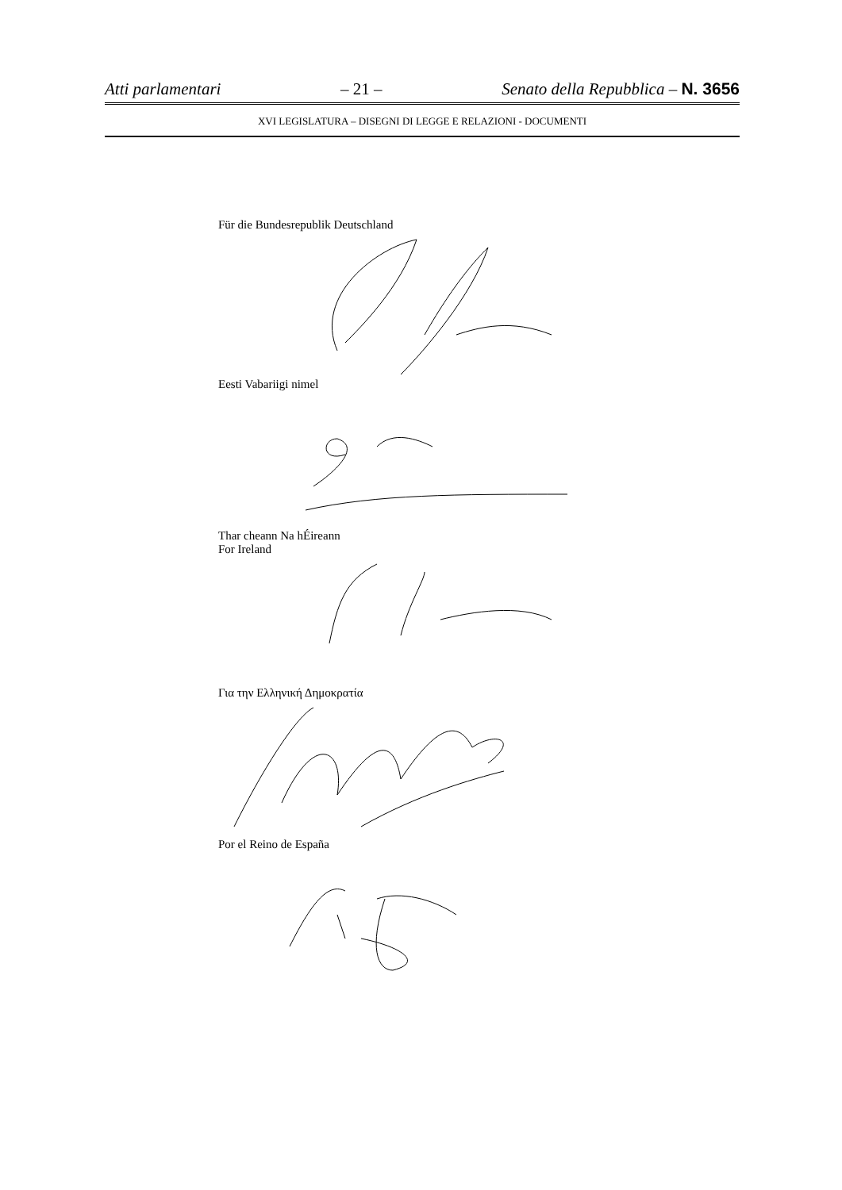Atti parlamentari – 21 – Senato della Repubblica – N. 3656
XVI LEGISLATURA – DISEGNI DI LEGGE E RELAZIONI - DOCUMENTI
Für die Bundesrepublik Deutschland
Eesti Vabariigi nimel
Thar cheann Na hÉireann
For Ireland
Για την Ελληνική Δημοκρατία
Por el Reino de España